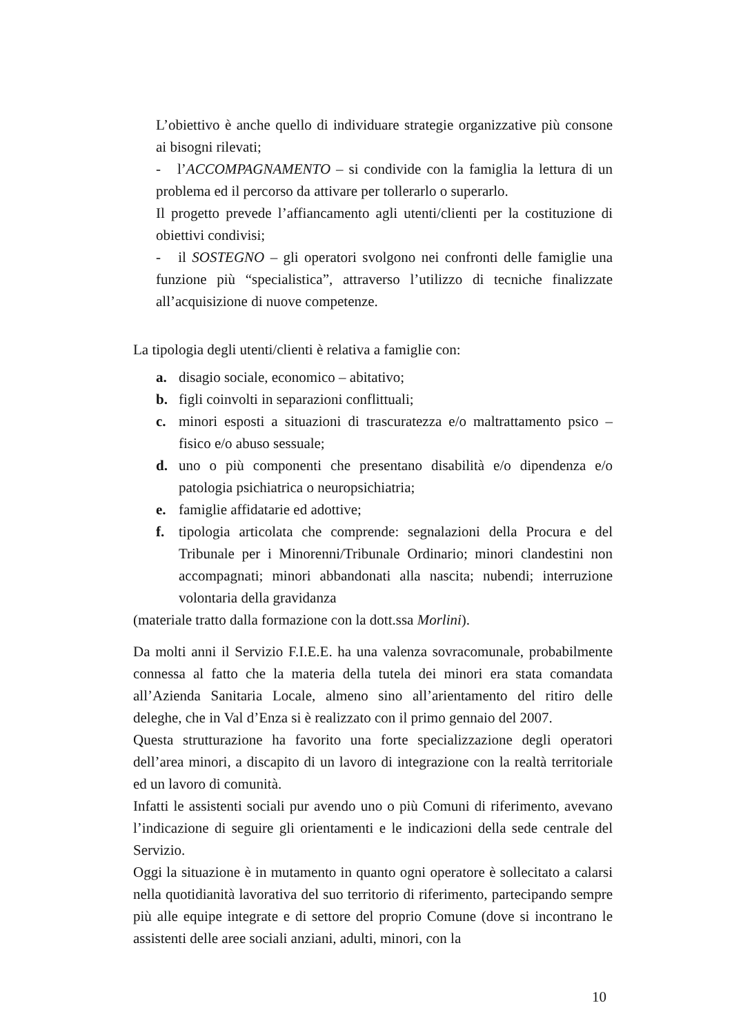L’obiettivo è anche quello di individuare strategie organizzative più consone ai bisogni rilevati;
- l’ACCOMPAGNAMENTO – si condivide con la famiglia la lettura di un problema ed il percorso da attivare per tollerarlo o superarlo.
Il progetto prevede l’affiancamento agli utenti/clienti per la costituzione di obiettivi condivisi;
- il SOSTEGNO – gli operatori svolgono nei confronti delle famiglie una funzione più “specialistica”, attraverso l’utilizzo di tecniche finalizzate all’acquisizione di nuove competenze.
La tipologia degli utenti/clienti è relativa a famiglie con:
a. disagio sociale, economico – abitativo;
b. figli coinvolti in separazioni conflittuali;
c. minori esposti a situazioni di trascuratezza e/o maltrattamento psico – fisico e/o abuso sessuale;
d. uno o più componenti che presentano disabilità e/o dipendenza e/o patologia psichiatrica o neuropsichiatria;
e. famiglie affidatarie ed adottive;
f. tipologia articolata che comprende: segnalazioni della Procura e del Tribunale per i Minorenni/Tribunale Ordinario; minori clandestini non accompagnati; minori abbandonati alla nascita; nubendi; interruzione volontaria della gravidanza
(materiale tratto dalla formazione con la dott.ssa Morlini).
Da molti anni il Servizio F.I.E.E. ha una valenza sovracomunale, probabilmente connessa al fatto che la materia della tutela dei minori era stata comandata all’Azienda Sanitaria Locale, almeno sino all’arientamento del ritiro delle deleghe, che in Val d’Enza si è realizzato con il primo gennaio del 2007.
Questa strutturazione ha favorito una forte specializzazione degli operatori dell’area minori, a discapito di un lavoro di integrazione con la realtà territoriale ed un lavoro di comunità.
Infatti le assistenti sociali pur avendo uno o più Comuni di riferimento, avevano l’indicazione di seguire gli orientamenti e le indicazioni della sede centrale del Servizio.
Oggi la situazione è in mutamento in quanto ogni operatore è sollecitato a calarsi nella quotidianità lavorativa del suo territorio di riferimento, partecipando sempre più alle equipe integrate e di settore del proprio Comune (dove si incontrano le assistenti delle aree sociali anziani, adulti, minori, con la
10